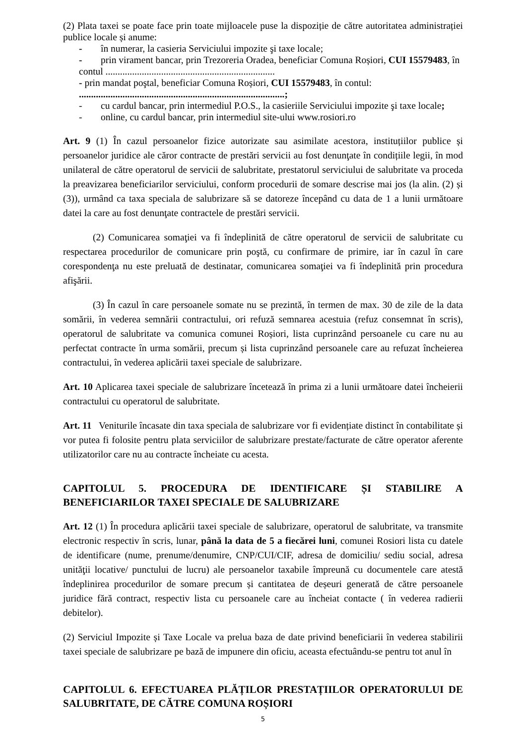(2) Plata taxei se poate face prin toate mijloacele puse la dispoziție de către autoritatea administrației publice locale și anume:
- în numerar, la casieria Serviciului impozite şi taxe locale;
- prin virament bancar, prin Trezoreria Oradea, beneficiar Comuna Roșiori, CUI 15579483, în contul ......................................................................
- prin mandat poştal, beneficiar Comuna Roșiori, CUI 15579483, în contul:
.....................................................................................;
- cu cardul bancar, prin intermediul P.O.S., la casieriile Serviciului impozite şi taxe locale;
- online, cu cardul bancar, prin intermediul site-ului www.rosiori.ro
Art. 9 (1) În cazul persoanelor fizice autorizate sau asimilate acestora, instituțiilor publice și persoanelor juridice ale căror contracte de prestări servicii au fost denunţate în condițiile legii, în mod unilateral de către operatorul de servicii de salubritate, prestatorul serviciului de salubritate va proceda la preavizarea beneficiarilor serviciului, conform procedurii de somare descrise mai jos (la alin. (2) și (3)), urmând ca taxa speciala de salubrizare să se datoreze începând cu data de 1 a lunii următoare datei la care au fost denunţate contractele de prestări servicii.
(2) Comunicarea somaţiei va fi îndeplinită de către operatorul de servicii de salubritate cu respectarea procedurilor de comunicare prin poştă, cu confirmare de primire, iar în cazul în care corespondenţa nu este preluată de destinatar, comunicarea somaţiei va fi îndeplinită prin procedura afişării.
(3) În cazul în care persoanele somate nu se prezintă, în termen de max. 30 de zile de la data somării, în vederea semnării contractului, ori refuză semnarea acestuia (refuz consemnat în scris), operatorul de salubritate va comunica comunei Roșiori, lista cuprinzând persoanele cu care nu au perfectat contracte în urma somării, precum și lista cuprinzând persoanele care au refuzat încheierea contractului, în vederea aplicării taxei speciale de salubrizare.
Art. 10 Aplicarea taxei speciale de salubrizare încetează în prima zi a lunii următoare datei încheierii contractului cu operatorul de salubritate.
Art. 11 Veniturile încasate din taxa speciala de salubrizare vor fi evidențiate distinct în contabilitate și vor putea fi folosite pentru plata serviciilor de salubrizare prestate/facturate de către operator aferente utilizatorilor care nu au contracte încheiate cu acesta.
CAPITOLUL 5. PROCEDURA DE IDENTIFICARE ȘI STABILIRE A BENEFICIARILOR TAXEI SPECIALE DE SALUBRIZARE
Art. 12 (1) În procedura aplicării taxei speciale de salubrizare, operatorul de salubritate, va transmite electronic respectiv în scris, lunar, până la data de 5 a fiecărei luni, comunei Rosiori lista cu datele de identificare (nume, prenume/denumire, CNP/CUI/CIF, adresa de domiciliu/ sediu social, adresa unităţii locative/ punctului de lucru) ale persoanelor taxabile împreună cu documentele care atestă îndeplinirea procedurilor de somare precum și cantitatea de deșeuri generată de către persoanele juridice fără contract, respectiv lista cu persoanele care au încheiat contacte ( în vederea radierii debitelor).
(2) Serviciul Impozite și Taxe Locale va prelua baza de date privind beneficiarii în vederea stabilirii taxei speciale de salubrizare pe bază de impunere din oficiu, aceasta efectuându-se pentru tot anul în
CAPITOLUL 6. EFECTUAREA PLĂȚILOR PRESTAȚIILOR OPERATORULUI DE SALUBRITATE, DE CĂTRE COMUNA ROȘIORI
5